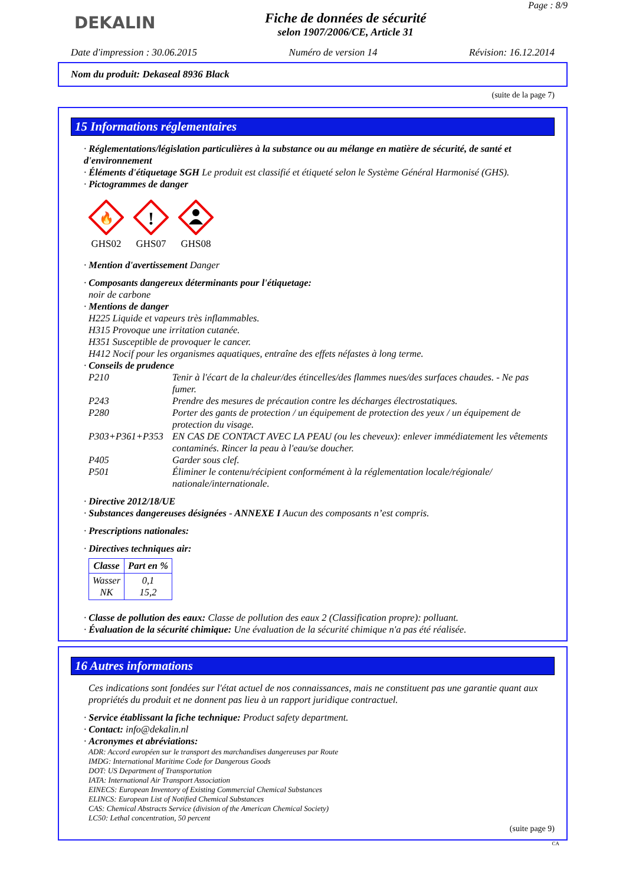DEKALIN
Fiche de données de sécurité
selon 1907/2006/CE, Article 31
Page : 8/9
Date d'impression : 30.06.2015 Numéro de version 14 Révision: 16.12.2014
Nom du produit: Dekaseal 8936 Black
(suite de la page 7)
15 Informations réglementaires
· Réglementations/législation particulières à la substance ou au mélange en matière de sécurité, de santé et d'environnement
· Éléments d'étiquetage SGH Le produit est classifié et étiqueté selon le Système Général Harmonisé (GHS).
· Pictogrammes de danger
🔥
GHS02
!
GHS07
GHS08
· Mention d'avertissement Danger
· Composants dangereux déterminants pour l'étiquetage:
noir de carbone
· Mentions de danger
H225 Liquide et vapeurs très inflammables.
H315 Provoque une irritation cutanée.
H351 Susceptible de provoquer le cancer.
H412 Nocif pour les organismes aquatiques, entraîne des effets néfastes à long terme.
· Conseils de prudence
| P210 | Tenir à l'écart de la chaleur/des étincelles/des flammes nues/des surfaces chaudes. - Ne pas fumer. |
| P243 | Prendre des mesures de précaution contre les décharges électrostatiques. |
| P280 | Porter des gants de protection / un équipement de protection des yeux / un équipement de protection du visage. |
| P303+P361+P353 | EN CAS DE CONTACT AVEC LA PEAU (ou les cheveux): enlever immédiatement les vêtements contaminés. Rincer la peau à l'eau/se doucher. |
| P405 | Garder sous clef. |
| P501 | Éliminer le contenu/récipient conformément à la réglementation locale/régionale/ nationale/internationale. |
· Directive 2012/18/UE
· Substances dangereuses désignées - ANNEXE I Aucun des composants n’est compris.
· Prescriptions nationales:
· Directives techniques air:
| Classe | Part en % |
| --- | --- |
| Wasser NK | 0,1 15,2 |
· Classe de pollution des eaux: Classe de pollution des eaux 2 (Classification propre): polluant.
· Évaluation de la sécurité chimique: Une évaluation de la sécurité chimique n'a pas été réalisée.
16 Autres informations
Ces indications sont fondées sur l'état actuel de nos connaissances, mais ne constituent pas une garantie quant aux propriétés du produit et ne donnent pas lieu à un rapport juridique contractuel.
· Service établissant la fiche technique: Product safety department.
· Contact: info@dekalin.nl
· Acronymes et abréviations:
ADR: Accord européen sur le transport des marchandises dangereuses par Route
IMDG: International Maritime Code for Dangerous Goods
DOT: US Department of Transportation
IATA: International Air Transport Association
EINECS: European Inventory of Existing Commercial Chemical Substances
ELINCS: European List of Notified Chemical Substances
CAS: Chemical Abstracts Service (division of the American Chemical Society)
LC50: Lethal concentration, 50 percent
(suite page 9)
CA